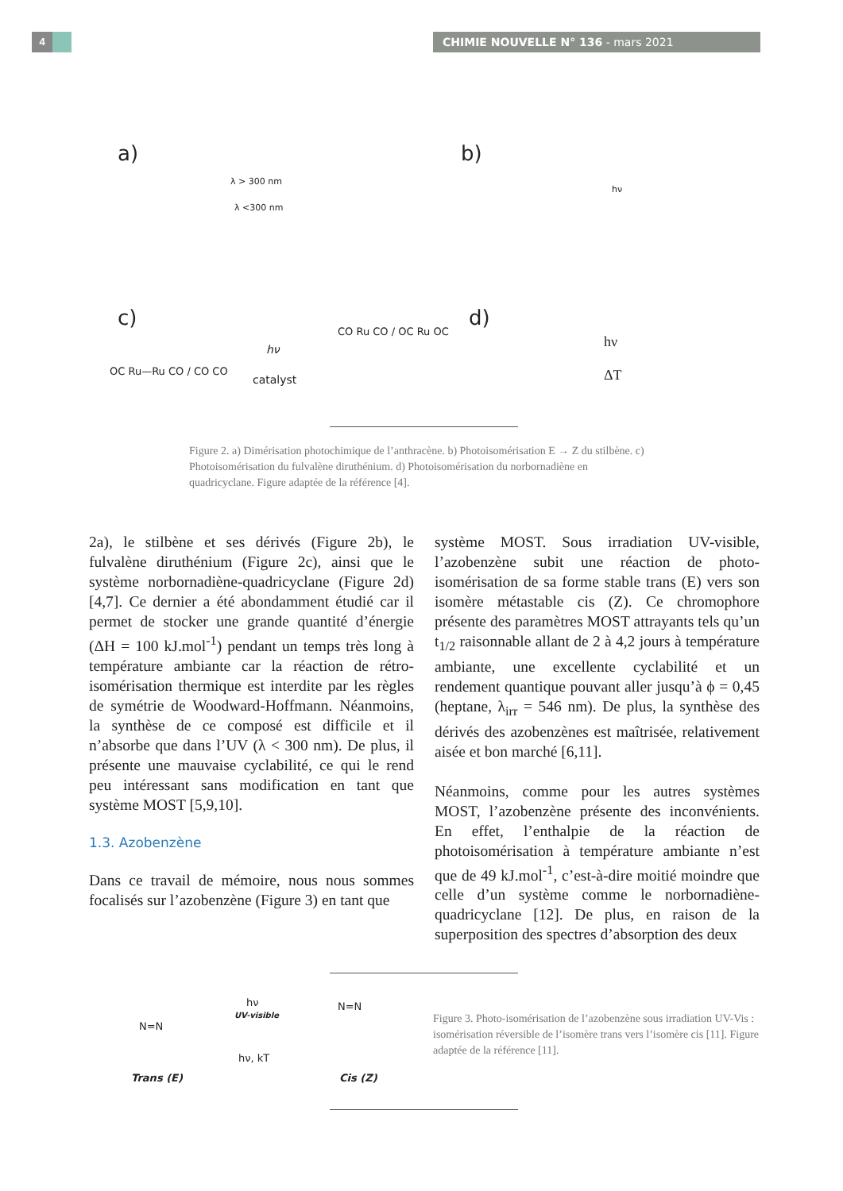4 CHIMIE NOUVELLE N° 136 - mars 2021
a) b)
c) d)
λ > 300 nm
λ <300 nm
hν
hν
catalyst
hν
ΔT OC Ru—Ru CO / CO CO
CO Ru CO / OC Ru OC
Figure 2. a) Dimérisation photochimique de l’anthracène. b) Photoisomérisation E → Z du stilbène. c) Photoisomérisation du fulvalène diruthénium. d) Photoisomérisation du norbornadiène en quadricyclane. Figure adaptée de la référence [4].
2a), le stilbène et ses dérivés (Figure 2b), le fulvalène diruthénium (Figure 2c), ainsi que le système norbornadiène-quadricyclane (Figure 2d) [4,7]. Ce dernier a été abondamment étudié car il permet de stocker une grande quantité d’énergie (ΔH = 100 kJ.mol<sup>-1</sup>) pendant un temps très long à température ambiante car la réaction de rétro-isomérisation thermique est interdite par les règles de symétrie de Woodward-Hoffmann. Néanmoins, la synthèse de ce composé est difficile et il n’absorbe que dans l’UV (λ < 300 nm). De plus, il présente une mauvaise cyclabilité, ce qui le rend peu intéressant sans modification en tant que système MOST [5,9,10].
1.3. Azobenzène
Dans ce travail de mémoire, nous nous sommes focalisés sur l’azobenzène (Figure 3) en tant que
système MOST. Sous irradiation UV-visible, l’azobenzène subit une réaction de photo-isomérisation de sa forme stable trans (E) vers son isomère métastable cis (Z). Ce chromophore présente des paramètres MOST attrayants tels qu’un t<sub>1/2</sub> raisonnable allant de 2 à 4,2 jours à température ambiante, une excellente cyclabilité et un rendement quantique pouvant aller jusqu’à ϕ = 0,45 (heptane, λ<sub>irr</sub> = 546 nm). De plus, la synthèse des dérivés des azobenzènes est maîtrisée, relativement aisée et bon marché [6,11].
Néanmoins, comme pour les autres systèmes MOST, l’azobenzène présente des inconvénients. En effet, l’enthalpie de la réaction de photoisomérisation à température ambiante n’est que de 49 kJ.mol<sup>-1</sup>, c’est-à-dire moitié moindre que celle d’un système comme le norbornadiène-quadricyclane [12]. De plus, en raison de la superposition des spectres d’absorption des deux
N=N
hν
UV-visible
hν, kT
N=N
Trans (E) Cis (Z)
Figure 3. Photo-isomérisation de l’azobenzène sous irradiation UV-Vis : isomérisation réversible de l’isomère trans vers l’isomère cis [11]. Figure adaptée de la référence [11].